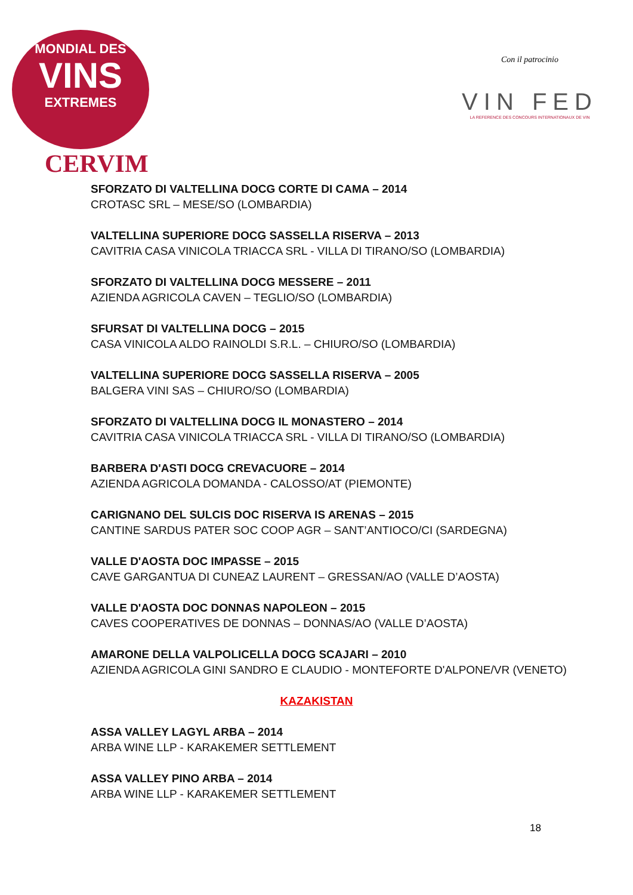MONDIAL DES
VINS
EXTREMES
CERVIM
Con il patrocinio
VIN FED
LA REFERENCE DES CONCOURS INTERNATIONAUX DE VIN
SFORZATO DI VALTELLINA DOCG CORTE DI CAMA – 2014
CROTASC SRL – MESE/SO (LOMBARDIA)
VALTELLINA SUPERIORE DOCG SASSELLA RISERVA – 2013
CAVITRIA CASA VINICOLA TRIACCA SRL - VILLA DI TIRANO/SO (LOMBARDIA)
SFORZATO DI VALTELLINA DOCG MESSERE – 2011
AZIENDA AGRICOLA CAVEN – TEGLIO/SO (LOMBARDIA)
SFURSAT DI VALTELLINA DOCG – 2015
CASA VINICOLA ALDO RAINOLDI S.R.L. – CHIURO/SO (LOMBARDIA)
VALTELLINA SUPERIORE DOCG SASSELLA RISERVA – 2005
BALGERA VINI SAS – CHIURO/SO (LOMBARDIA)
SFORZATO DI VALTELLINA DOCG IL MONASTERO – 2014
CAVITRIA CASA VINICOLA TRIACCA SRL - VILLA DI TIRANO/SO (LOMBARDIA)
BARBERA D'ASTI DOCG CREVACUORE – 2014
AZIENDA AGRICOLA DOMANDA - CALOSSO/AT (PIEMONTE)
CARIGNANO DEL SULCIS DOC RISERVA IS ARENAS – 2015
CANTINE SARDUS PATER SOC COOP AGR – SANT’ANTIOCO/CI (SARDEGNA)
VALLE D'AOSTA DOC IMPASSE – 2015
CAVE GARGANTUA DI CUNEAZ LAURENT – GRESSAN/AO (VALLE D’AOSTA)
VALLE D'AOSTA DOC DONNAS NAPOLEON – 2015
CAVES COOPERATIVES DE DONNAS – DONNAS/AO (VALLE D’AOSTA)
AMARONE DELLA VALPOLICELLA DOCG SCAJARI – 2010
AZIENDA AGRICOLA GINI SANDRO E CLAUDIO - MONTEFORTE D'ALPONE/VR (VENETO)
KAZAKISTAN
ASSA VALLEY LAGYL ARBA – 2014
ARBA WINE LLP - KARAKEMER SETTLEMENT
ASSA VALLEY PINO ARBA – 2014
ARBA WINE LLP - KARAKEMER SETTLEMENT
18